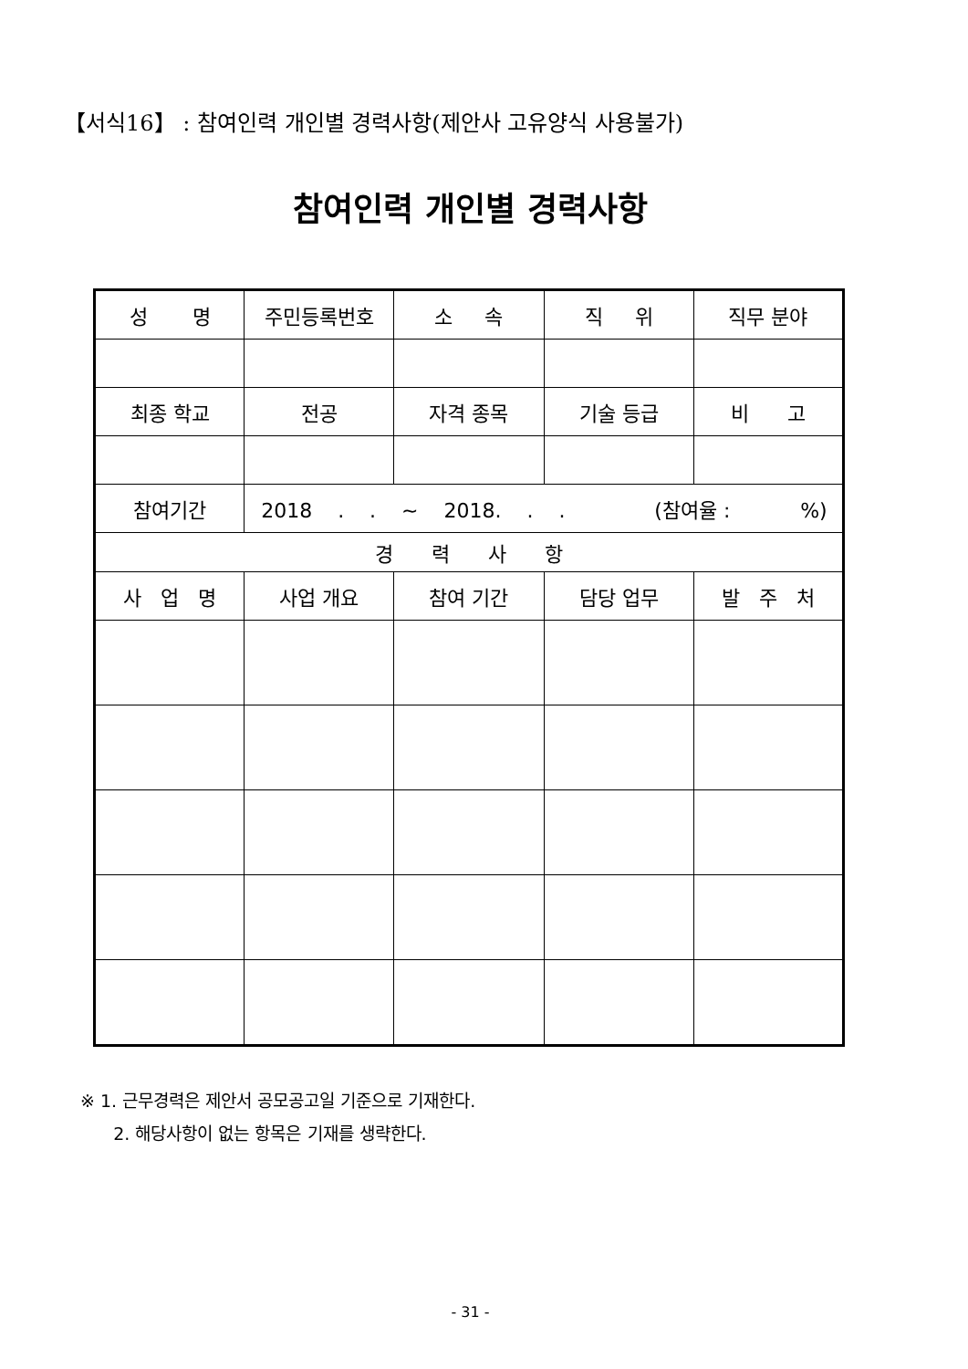【서식16】 : 참여인력 개인별 경력사항(제안사 고유양식 사용불가)
참여인력 개인별 경력사항
| 성 명 | 주민등록번호 | 소 속 | 직 위 | 직무 분야 |
| 최종 학교 | 전공 | 자격 종목 | 기술 등급 | 비 고 |
| 참여기간 | 2018 . . ~ 2018. . . (참여율 : %) | | | |
| 경 력 사 항 | | | | |
| 사 업 명 | 사업 개요 | 참여 기간 | 담당 업무 | 발 주 처 |
※ 1. 근무경력은 제안서 공모공고일 기준으로 기재한다.
2. 해당사항이 없는 항목은 기재를 생략한다.
- 31 -